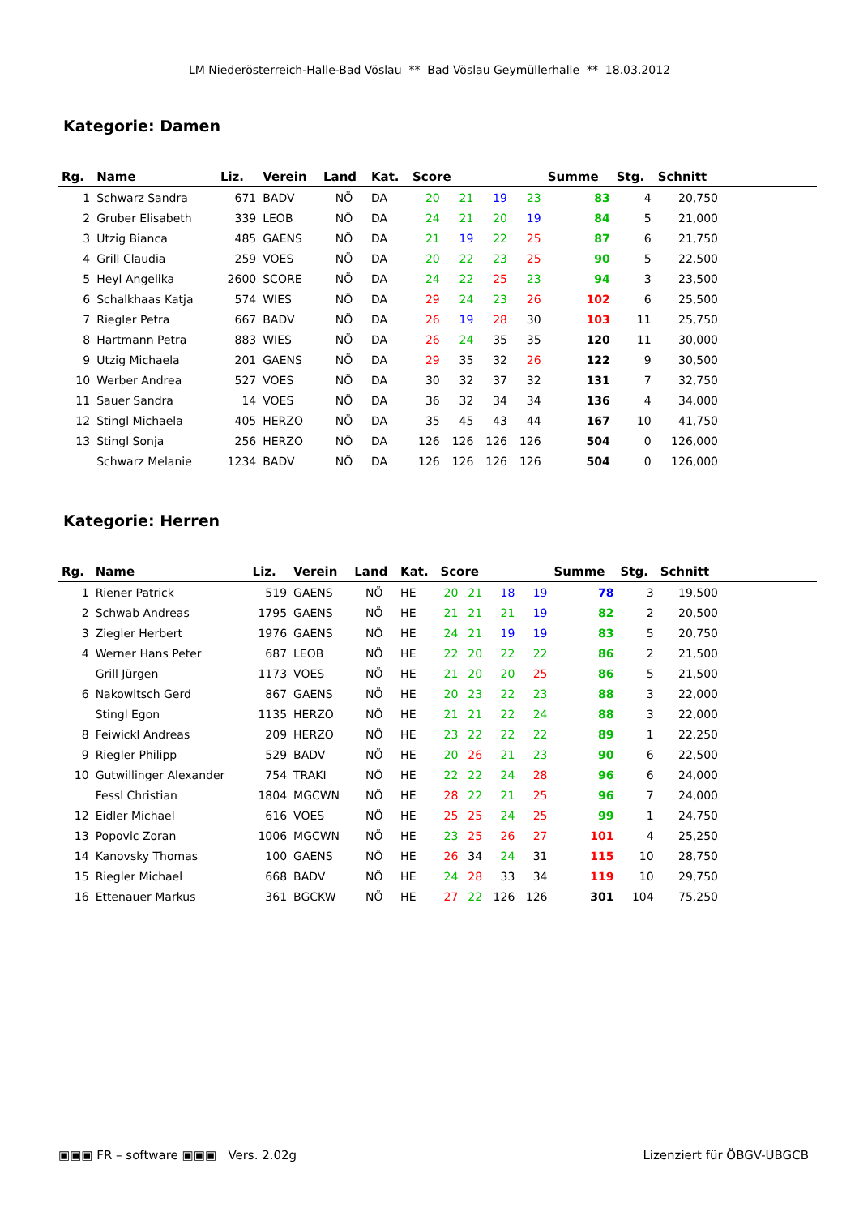LM Niederösterreich-Halle-Bad Vöslau ** Bad Vöslau Geymüllerhalle ** 18.03.2012
Kategorie: Damen
| Rg. | Name | Liz. | Verein | Land | Kat. | Score | | | | Summe | Stg. | Schnitt | |
| --- | --- | --- | --- | --- | --- | --- | --- | --- | --- | --- | --- | --- | --- |
| 1 | Schwarz Sandra | 671 | BADV | NÖ | DA | 20 | 21 | 19 | 23 | 83 | 4 | 20,750 | |
| 2 | Gruber Elisabeth | 339 | LEOB | NÖ | DA | 24 | 21 | 20 | 19 | 84 | 5 | 21,000 | |
| 3 | Utzig Bianca | 485 | GAENS | NÖ | DA | 21 | 19 | 22 | 25 | 87 | 6 | 21,750 | |
| 4 | Grill Claudia | 259 | VOES | NÖ | DA | 20 | 22 | 23 | 25 | 90 | 5 | 22,500 | |
| 5 | Heyl Angelika | 2600 | SCORE | NÖ | DA | 24 | 22 | 25 | 23 | 94 | 3 | 23,500 | |
| 6 | Schalkhaas Katja | 574 | WIES | NÖ | DA | 29 | 24 | 23 | 26 | 102 | 6 | 25,500 | |
| 7 | Riegler Petra | 667 | BADV | NÖ | DA | 26 | 19 | 28 | 30 | 103 | 11 | 25,750 | |
| 8 | Hartmann Petra | 883 | WIES | NÖ | DA | 26 | 24 | 35 | 35 | 120 | 11 | 30,000 | |
| 9 | Utzig Michaela | 201 | GAENS | NÖ | DA | 29 | 35 | 32 | 26 | 122 | 9 | 30,500 | |
| 10 | Werber Andrea | 527 | VOES | NÖ | DA | 30 | 32 | 37 | 32 | 131 | 7 | 32,750 | |
| 11 | Sauer Sandra | 14 | VOES | NÖ | DA | 36 | 32 | 34 | 34 | 136 | 4 | 34,000 | |
| 12 | Stingl Michaela | 405 | HERZO | NÖ | DA | 35 | 45 | 43 | 44 | 167 | 10 | 41,750 | |
| 13 | Stingl Sonja | 256 | HERZO | NÖ | DA | 126 | 126 | 126 | 126 | 504 | 0 | 126,000 | |
| | Schwarz Melanie | 1234 | BADV | NÖ | DA | 126 | 126 | 126 | 126 | 504 | 0 | 126,000 | |
Kategorie: Herren
| Rg. | Name | Liz. | Verein | Land | Kat. | Score | | | | Summe | Stg. | Schnitt | |
| --- | --- | --- | --- | --- | --- | --- | --- | --- | --- | --- | --- | --- | --- |
| 1 | Riener Patrick | 519 | GAENS | NÖ | HE | 20 | 21 | 18 | 19 | 78 | 3 | 19,500 | |
| 2 | Schwab Andreas | 1795 | GAENS | NÖ | HE | 21 | 21 | 21 | 19 | 82 | 2 | 20,500 | |
| 3 | Ziegler Herbert | 1976 | GAENS | NÖ | HE | 24 | 21 | 19 | 19 | 83 | 5 | 20,750 | |
| 4 | Werner Hans Peter | 687 | LEOB | NÖ | HE | 22 | 20 | 22 | 22 | 86 | 2 | 21,500 | |
| | Grill Jürgen | 1173 | VOES | NÖ | HE | 21 | 20 | 20 | 25 | 86 | 5 | 21,500 | |
| 6 | Nakowitsch Gerd | 867 | GAENS | NÖ | HE | 20 | 23 | 22 | 23 | 88 | 3 | 22,000 | |
| | Stingl Egon | 1135 | HERZO | NÖ | HE | 21 | 21 | 22 | 24 | 88 | 3 | 22,000 | |
| 8 | Feiwickl Andreas | 209 | HERZO | NÖ | HE | 23 | 22 | 22 | 22 | 89 | 1 | 22,250 | |
| 9 | Riegler Philipp | 529 | BADV | NÖ | HE | 20 | 26 | 21 | 23 | 90 | 6 | 22,500 | |
| 10 | Gutwillinger Alexander | 754 | TRAKI | NÖ | HE | 22 | 22 | 24 | 28 | 96 | 6 | 24,000 | |
| | Fessl Christian | 1804 | MGCWN | NÖ | HE | 28 | 22 | 21 | 25 | 96 | 7 | 24,000 | |
| 12 | Eidler Michael | 616 | VOES | NÖ | HE | 25 | 25 | 24 | 25 | 99 | 1 | 24,750 | |
| 13 | Popovic Zoran | 1006 | MGCWN | NÖ | HE | 23 | 25 | 26 | 27 | 101 | 4 | 25,250 | |
| 14 | Kanovsky Thomas | 100 | GAENS | NÖ | HE | 26 | 34 | 24 | 31 | 115 | 10 | 28,750 | |
| 15 | Riegler Michael | 668 | BADV | NÖ | HE | 24 | 28 | 33 | 34 | 119 | 10 | 29,750 | |
| 16 | Ettenauer Markus | 361 | BGCKW | NÖ | HE | 27 | 22 | 126 | 126 | 301 | 104 | 75,250 | |
▣▣▣ FR – software ▣▣▣ Vers. 2.02g Lizenziert für ÖBGV-UBGCB